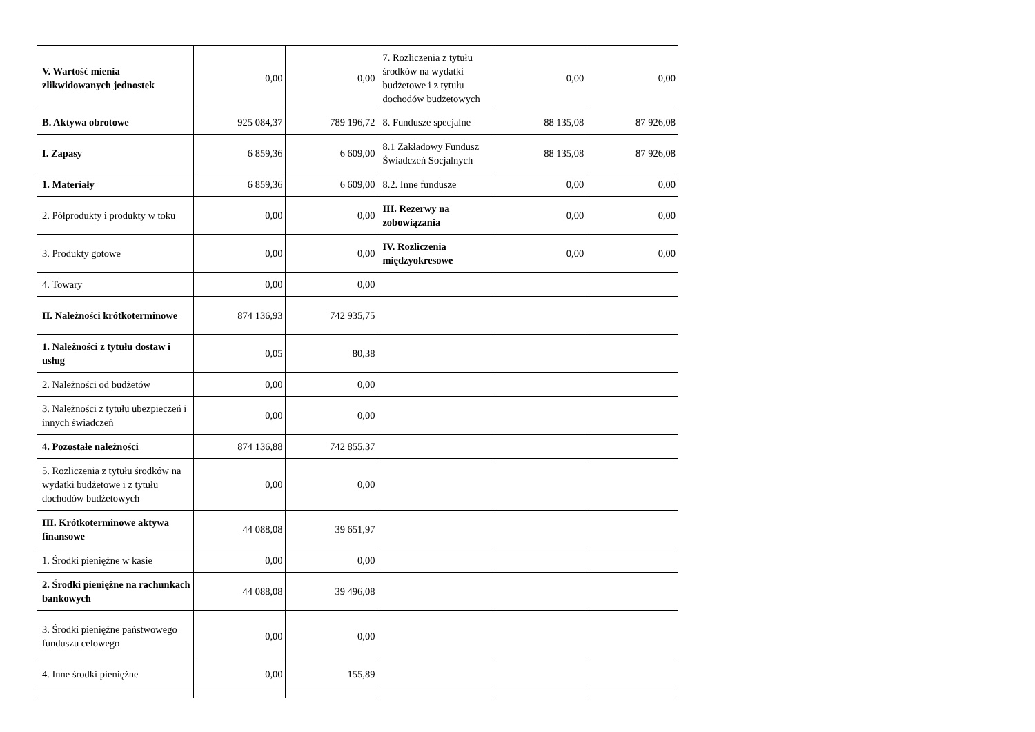| V. Wartość mienia zlikwidowanych jednostek | 0,00 | 0,00 | 7. Rozliczenia z tytułu środków na wydatki budżetowe i z tytułu dochodów budżetowych | 0,00 | 0,00 |
| B. Aktywa obrotowe | 925 084,37 | 789 196,72 | 8. Fundusze specjalne | 88 135,08 | 87 926,08 |
| I. Zapasy | 6 859,36 | 6 609,00 | 8.1 Zakładowy Fundusz Świadczeń Socjalnych | 88 135,08 | 87 926,08 |
| 1. Materiały | 6 859,36 | 6 609,00 | 8.2. Inne fundusze | 0,00 | 0,00 |
| 2. Półprodukty i produkty w toku | 0,00 | 0,00 | III. Rezerwy na zobowiązania | 0,00 | 0,00 |
| 3. Produkty gotowe | 0,00 | 0,00 | IV. Rozliczenia międzyokresowe | 0,00 | 0,00 |
| 4. Towary | 0,00 | 0,00 | | | |
| II. Należności krótkoterminowe | 874 136,93 | 742 935,75 | | | |
| 1. Należności z tytułu dostaw i usług | 0,05 | 80,38 | | | |
| 2. Należności od budżetów | 0,00 | 0,00 | | | |
| 3. Należności z tytułu ubezpieczeń i innych świadczeń | 0,00 | 0,00 | | | |
| 4. Pozostałe należności | 874 136,88 | 742 855,37 | | | |
| 5. Rozliczenia z tytułu środków na wydatki budżetowe i z tytułu dochodów budżetowych | 0,00 | 0,00 | | | |
| III. Krótkoterminowe aktywa finansowe | 44 088,08 | 39 651,97 | | | |
| 1. Środki pieniężne w kasie | 0,00 | 0,00 | | | |
| 2. Środki pieniężne na rachunkach bankowych | 44 088,08 | 39 496,08 | | | |
| 3. Środki pieniężne państwowego funduszu celowego | 0,00 | 0,00 | | | |
| 4. Inne środki pieniężne | 0,00 | 155,89 | | | |